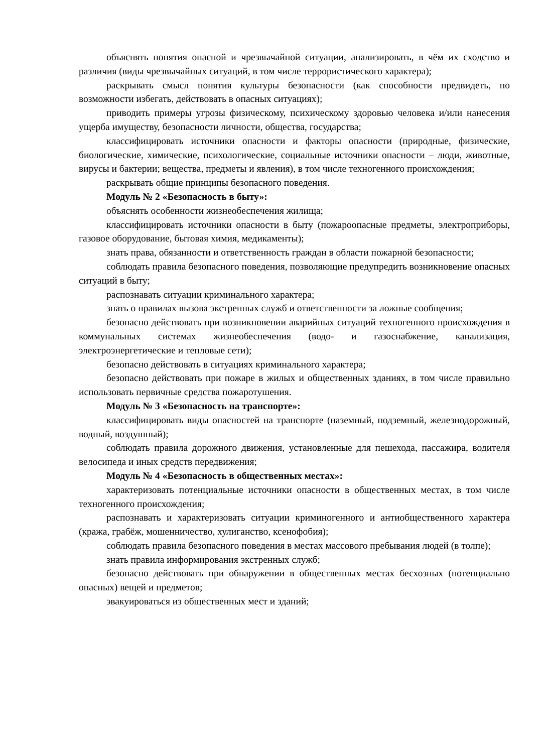объяснять понятия опасной и чрезвычайной ситуации, анализировать, в чём их сходство и различия (виды чрезвычайных ситуаций, в том числе террористического характера);
раскрывать смысл понятия культуры безопасности (как способности предвидеть, по возможности избегать, действовать в опасных ситуациях);
приводить примеры угрозы физическому, психическому здоровью человека и/или нанесения ущерба имуществу, безопасности личности, общества, государства;
классифицировать источники опасности и факторы опасности (природные, физические, биологические, химические, психологические, социальные источники опасности – люди, животные, вирусы и бактерии; вещества, предметы и явления), в том числе техногенного происхождения;
раскрывать общие принципы безопасного поведения.
Модуль № 2 «Безопасность в быту»:
объяснять особенности жизнеобеспечения жилища;
классифицировать источники опасности в быту (пожароопасные предметы, электроприборы, газовое оборудование, бытовая химия, медикаменты);
знать права, обязанности и ответственность граждан в области пожарной безопасности;
соблюдать правила безопасного поведения, позволяющие предупредить возникновение опасных ситуаций в быту;
распознавать ситуации криминального характера;
знать о правилах вызова экстренных служб и ответственности за ложные сообщения;
безопасно действовать при возникновении аварийных ситуаций техногенного происхождения в коммунальных системах жизнеобеспечения (водо- и газоснабжение, канализация, электроэнергетические и тепловые сети);
безопасно действовать в ситуациях криминального характера;
безопасно действовать при пожаре в жилых и общественных зданиях, в том числе правильно использовать первичные средства пожаротушения.
Модуль № 3 «Безопасность на транспорте»:
классифицировать виды опасностей на транспорте (наземный, подземный, железнодорожный, водный, воздушный);
соблюдать правила дорожного движения, установленные для пешехода, пассажира, водителя велосипеда и иных средств передвижения;
Модуль № 4 «Безопасность в общественных местах»:
характеризовать потенциальные источники опасности в общественных местах, в том числе техногенного происхождения;
распознавать и характеризовать ситуации криминогенного и антиобщественного характера (кража, грабёж, мошенничество, хулиганство, ксенофобия);
соблюдать правила безопасного поведения в местах массового пребывания людей (в толпе);
знать правила информирования экстренных служб;
безопасно действовать при обнаружении в общественных местах бесхозных (потенциально опасных) вещей и предметов;
эвакуироваться из общественных мест и зданий;